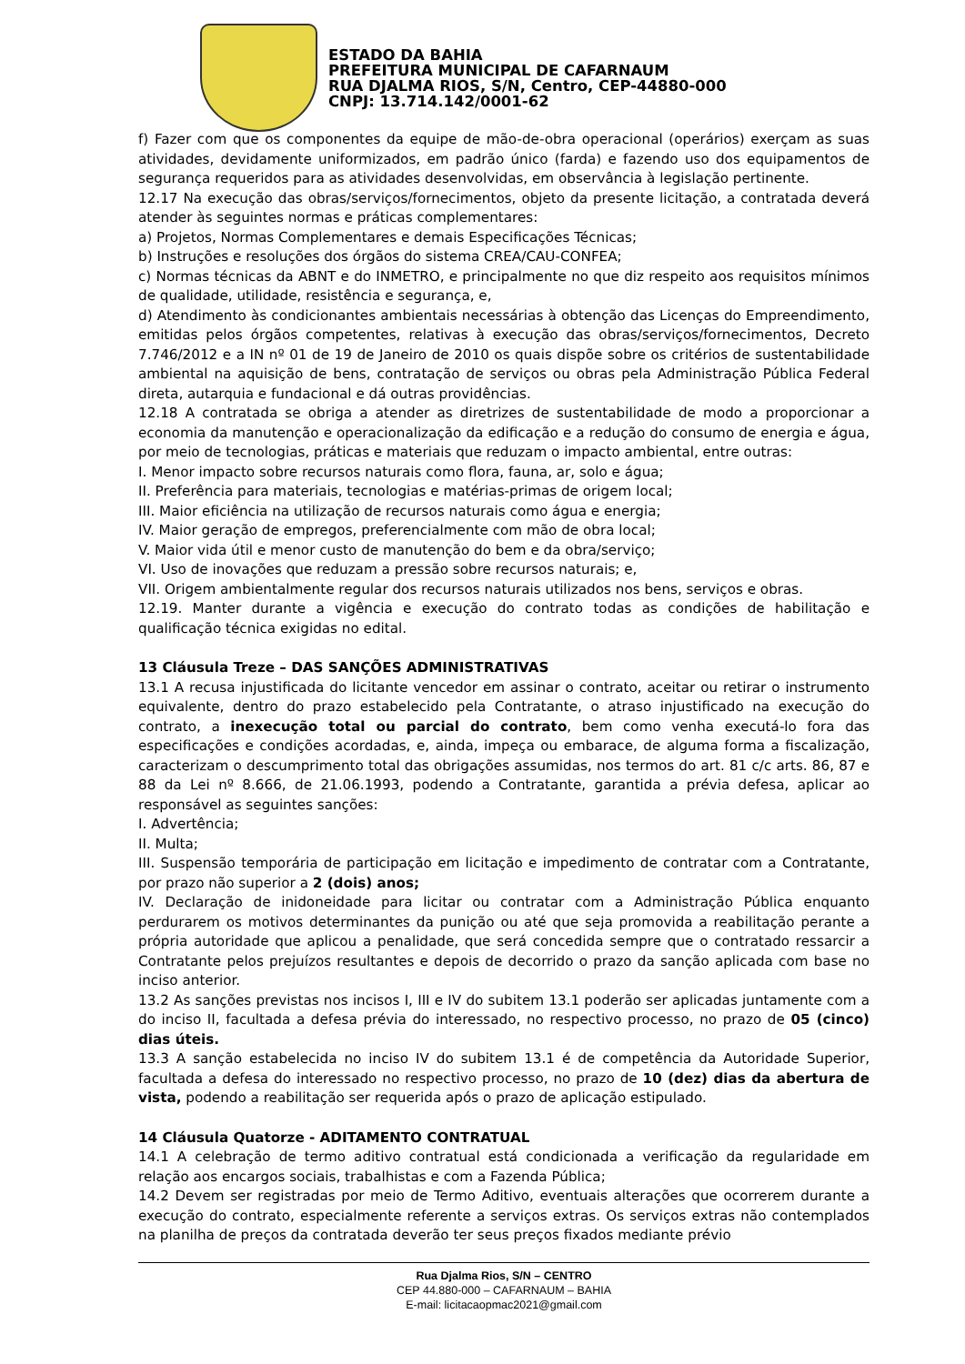ESTADO DA BAHIA
PREFEITURA MUNICIPAL DE CAFARNAUM
RUA DJALMA RIOS, S/N, Centro, CEP-44880-000
CNPJ: 13.714.142/0001-62
f) Fazer com que os componentes da equipe de mão-de-obra operacional (operários) exerçam as suas atividades, devidamente uniformizados, em padrão único (farda) e fazendo uso dos equipamentos de segurança requeridos para as atividades desenvolvidas, em observância à legislação pertinente.
12.17 Na execução das obras/serviços/fornecimentos, objeto da presente licitação, a contratada deverá atender às seguintes normas e práticas complementares:
a) Projetos, Normas Complementares e demais Especificações Técnicas;
b) Instruções e resoluções dos órgãos do sistema CREA/CAU-CONFEA;
c) Normas técnicas da ABNT e do INMETRO, e principalmente no que diz respeito aos requisitos mínimos de qualidade, utilidade, resistência e segurança, e,
d) Atendimento às condicionantes ambientais necessárias à obtenção das Licenças do Empreendimento, emitidas pelos órgãos competentes, relativas à execução das obras/serviços/fornecimentos, Decreto 7.746/2012 e a IN nº 01 de 19 de Janeiro de 2010 os quais dispõe sobre os critérios de sustentabilidade ambiental na aquisição de bens, contratação de serviços ou obras pela Administração Pública Federal direta, autarquia e fundacional e dá outras providências.
12.18 A contratada se obriga a atender as diretrizes de sustentabilidade de modo a proporcionar a economia da manutenção e operacionalização da edificação e a redução do consumo de energia e água, por meio de tecnologias, práticas e materiais que reduzam o impacto ambiental, entre outras:
I. Menor impacto sobre recursos naturais como flora, fauna, ar, solo e água;
II. Preferência para materiais, tecnologias e matérias-primas de origem local;
III. Maior eficiência na utilização de recursos naturais como água e energia;
IV. Maior geração de empregos, preferencialmente com mão de obra local;
V. Maior vida útil e menor custo de manutenção do bem e da obra/serviço;
VI. Uso de inovações que reduzam a pressão sobre recursos naturais; e,
VII. Origem ambientalmente regular dos recursos naturais utilizados nos bens, serviços e obras.
12.19. Manter durante a vigência e execução do contrato todas as condições de habilitação e qualificação técnica exigidas no edital.
13 Cláusula Treze – DAS SANÇÕES ADMINISTRATIVAS
13.1 A recusa injustificada do licitante vencedor em assinar o contrato, aceitar ou retirar o instrumento equivalente, dentro do prazo estabelecido pela Contratante, o atraso injustificado na execução do contrato, a inexecução total ou parcial do contrato, bem como venha executá-lo fora das especificações e condições acordadas, e, ainda, impeça ou embarace, de alguma forma a fiscalização, caracterizam o descumprimento total das obrigações assumidas, nos termos do art. 81 c/c arts. 86, 87 e 88 da Lei nº 8.666, de 21.06.1993, podendo a Contratante, garantida a prévia defesa, aplicar ao responsável as seguintes sanções:
I. Advertência;
II. Multa;
III. Suspensão temporária de participação em licitação e impedimento de contratar com a Contratante, por prazo não superior a 2 (dois) anos;
IV. Declaração de inidoneidade para licitar ou contratar com a Administração Pública enquanto perdurarem os motivos determinantes da punição ou até que seja promovida a reabilitação perante a própria autoridade que aplicou a penalidade, que será concedida sempre que o contratado ressarcir a Contratante pelos prejuízos resultantes e depois de decorrido o prazo da sanção aplicada com base no inciso anterior.
13.2 As sanções previstas nos incisos I, III e IV do subitem 13.1 poderão ser aplicadas juntamente com a do inciso II, facultada a defesa prévia do interessado, no respectivo processo, no prazo de 05 (cinco) dias úteis.
13.3 A sanção estabelecida no inciso IV do subitem 13.1 é de competência da Autoridade Superior, facultada a defesa do interessado no respectivo processo, no prazo de 10 (dez) dias da abertura de vista, podendo a reabilitação ser requerida após o prazo de aplicação estipulado.
14 Cláusula Quatorze - ADITAMENTO CONTRATUAL
14.1 A celebração de termo aditivo contratual está condicionada a verificação da regularidade em relação aos encargos sociais, trabalhistas e com a Fazenda Pública;
14.2 Devem ser registradas por meio de Termo Aditivo, eventuais alterações que ocorrerem durante a execução do contrato, especialmente referente a serviços extras. Os serviços extras não contemplados na planilha de preços da contratada deverão ter seus preços fixados mediante prévio
Rua Djalma Rios, S/N – CENTRO
CEP 44.880-000 – CAFARNAUM – BAHIA
E-mail: licitacaopmac2021@gmail.com